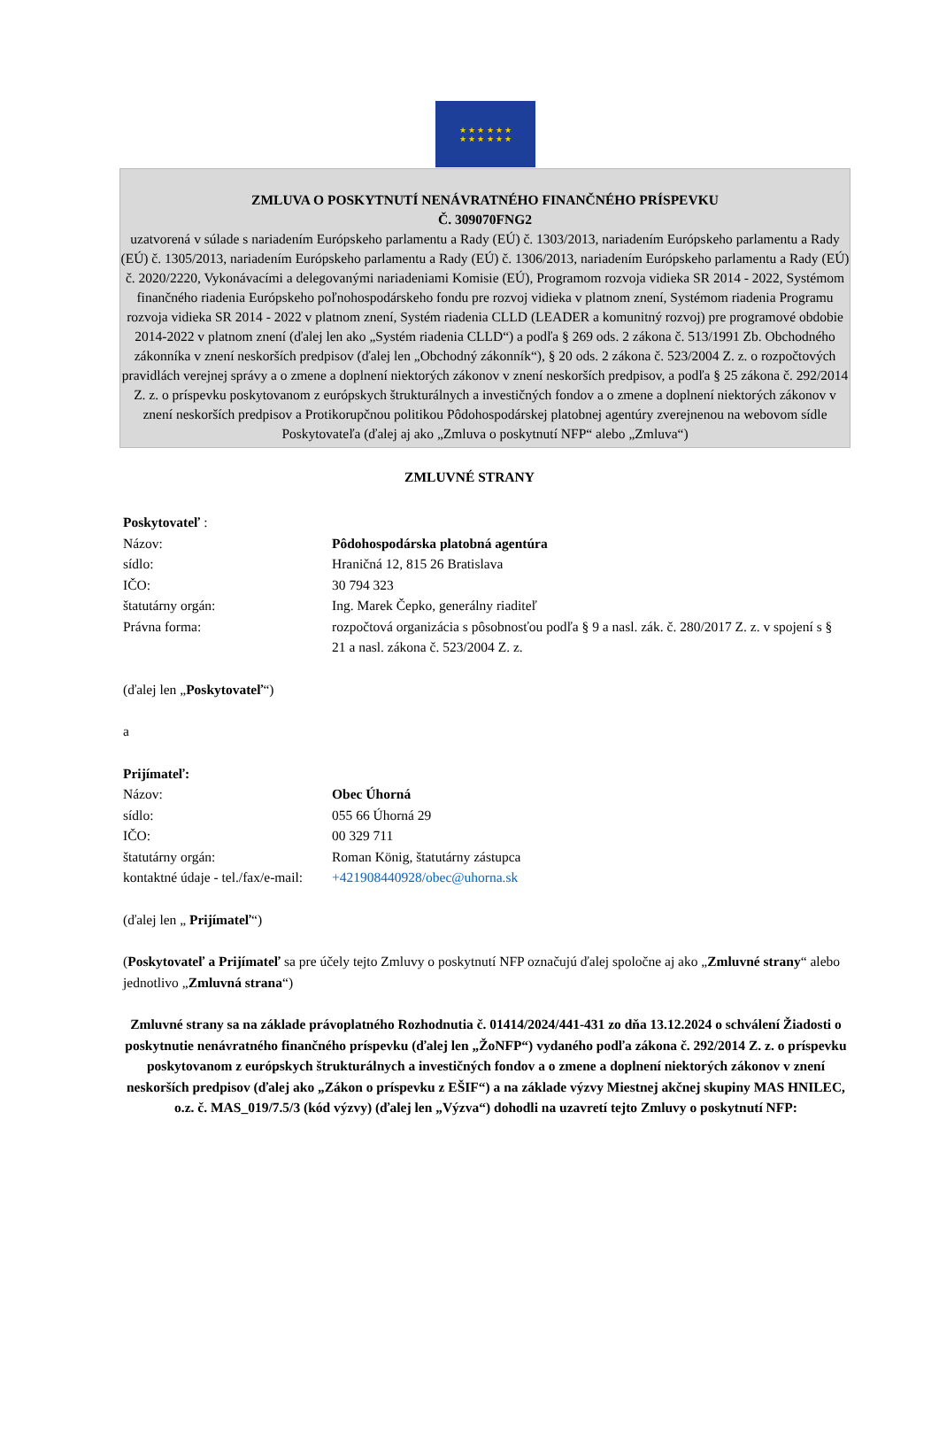★ ★ ★ ★ ★ ★
★ ★ ★ ★ ★ ★
ZMLUVA O POSKYTNUTÍ NENÁVRATNÉHO FINANČNÉHO PRÍSPEVKU
Č. 309070FNG2
uzatvorená v súlade s nariadením Európskeho parlamentu a Rady (EÚ) č. 1303/2013, nariadením Európskeho parlamentu a Rady (EÚ) č. 1305/2013, nariadením Európskeho parlamentu a Rady (EÚ) č. 1306/2013, nariadením Európskeho parlamentu a Rady (EÚ) č. 2020/2220, Vykonávacími a delegovanými nariadeniami Komisie (EÚ), Programom rozvoja vidieka SR 2014 - 2022, Systémom finančného riadenia Európskeho poľnohospodárskeho fondu pre rozvoj vidieka v platnom znení, Systémom riadenia Programu rozvoja vidieka SR 2014 - 2022 v platnom znení, Systém riadenia CLLD (LEADER a komunitný rozvoj) pre programové obdobie 2014-2022 v platnom znení (ďalej len ako „Systém riadenia CLLD“) a podľa § 269 ods. 2 zákona č. 513/1991 Zb. Obchodného zákonníka v znení neskorších predpisov (ďalej len „Obchodný zákonník“), § 20 ods. 2 zákona č. 523/2004 Z. z. o rozpočtových pravidlách verejnej správy a o zmene a doplnení niektorých zákonov v znení neskorších predpisov, a podľa § 25 zákona č. 292/2014 Z. z. o príspevku poskytovanom z európskych štrukturálnych a investičných fondov a o zmene a doplnení niektorých zákonov v znení neskorších predpisov a Protikorupčnou politikou Pôdohospodárskej platobnej agentúry zverejnenou na webovom sídle Poskytovateľa (ďalej aj ako „Zmluva o poskytnutí NFP“ alebo „Zmluva“)
ZMLUVNÉ STRANY
Poskytovateľ :
Názov: Pôdohospodárska platobná agentúra
sídlo: Hraničná 12, 815 26 Bratislava
IČO: 30 794 323
štatutárny orgán: Ing. Marek Čepko, generálny riaditeľ
Právna forma: rozpočtová organizácia s pôsobnosťou podľa § 9 a nasl. zák. č. 280/2017 Z. z. v spojení s § 21 a nasl. zákona č. 523/2004 Z. z.
(ďalej len „Poskytovateľ“)
a
Prijímateľ:
Názov: Obec Úhorná
sídlo: 055 66 Úhorná 29
IČO: 00 329 711
štatutárny orgán: Roman König, štatutárny zástupca
kontaktné údaje - tel./fax/e-mail: +421908440928/obec@uhorna.sk
(ďalej len „ Prijímateľ“)
(Poskytovateľ a Prijímateľ sa pre účely tejto Zmluvy o poskytnutí NFP označujú ďalej spoločne aj ako „Zmluvné strany“ alebo jednotlivo „Zmluvná strana“)
Zmluvné strany sa na základe právoplatného Rozhodnutia č. 01414/2024/441-431 zo dňa 13.12.2024 o schválení Žiadosti o poskytnutie nenávratného finančného príspevku (ďalej len „ŽoNFP“) vydaného podľa zákona č. 292/2014 Z. z. o príspevku poskytovanom z európskych štrukturálnych a investičných fondov a o zmene a doplnení niektorých zákonov v znení neskorších predpisov (ďalej ako „Zákon o príspevku z EŠIF“) a na základe výzvy Miestnej akčnej skupiny MAS HNILEC, o.z. č. MAS_019/7.5/3 (kód výzvy) (ďalej len „Výzva“) dohodli na uzavretí tejto Zmluvy o poskytnutí NFP: